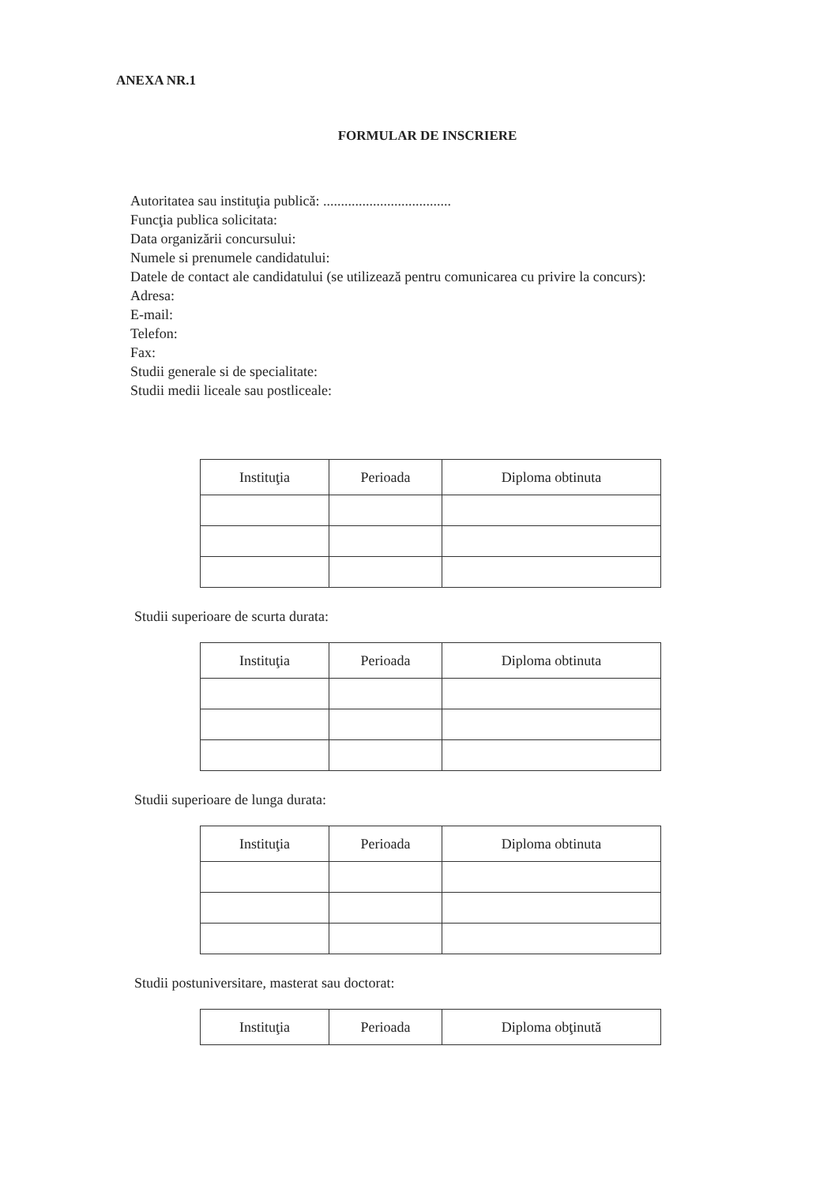ANEXA NR.1
FORMULAR DE INSCRIERE
Autoritatea sau instituţia publică: ....................................
Funcţia publica solicitata:
Data organizării concursului:
Numele si prenumele candidatului:
Datele de contact ale candidatului (se utilizează pentru comunicarea cu privire la concurs):
Adresa:
E-mail:
Telefon:
Fax:
Studii generale si de specialitate:
Studii medii liceale sau postliceale:
| Instituţia | Perioada | Diploma obtinuta |
| --- | --- | --- |
Studii superioare de scurta durata:
| Instituţia | Perioada | Diploma obtinuta |
| --- | --- | --- |
Studii superioare de lunga durata:
| Instituţia | Perioada | Diploma obtinuta |
| --- | --- | --- |
Studii postuniversitare, masterat sau doctorat:
| Instituţia | Perioada | Diploma obţinută |
| --- | --- | --- |